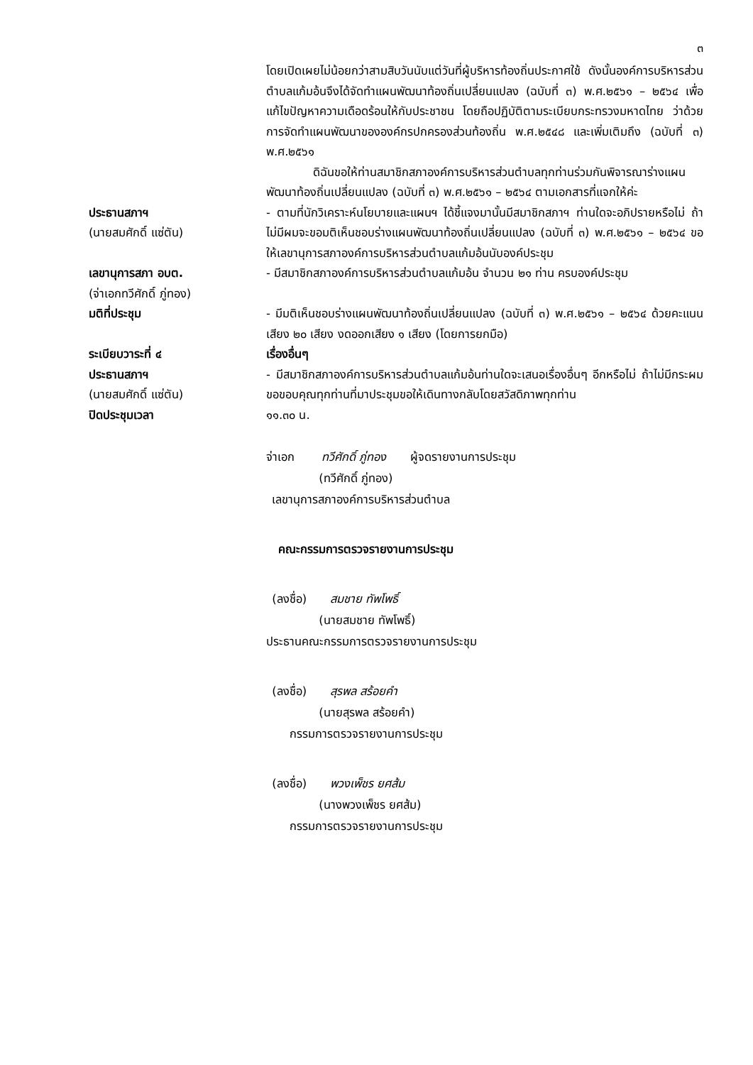๓
โดยเปิดเผยไม่น้อยกว่าสามสิบวันนับแต่วันที่ผู้บริหารท้องถิ่นประกาศใช้ ดังนั้นองค์การบริหารส่วนตำบลแก้มอ้นจึงได้จัดทำแผนพัฒนาท้องถิ่นเปลี่ยนแปลง (ฉบับที่ ๓) พ.ศ.๒๕๖๑ – ๒๕๖๔ เพื่อแก้ไขปัญหาความเดือดร้อนให้กับประชาชน โดยถือปฏิบัติตามระเบียบกระทรวงมหาดไทย ว่าด้วยการจัดทำแผนพัฒนาขององค์กรปกครองส่วนท้องถิ่น พ.ศ.๒๕๔๘ และเพิ่มเติมถึง (ฉบับที่ ๓) พ.ศ.๒๕๖๑
    ดิฉันขอให้ท่านสมาชิกสภาองค์การบริหารส่วนตำบลทุกท่านร่วมกันพิจารณาร่างแผนพัฒนาท้องถิ่นเปลี่ยนแปลง (ฉบับที่ ๓) พ.ศ.๒๕๖๑ – ๒๕๖๔ ตามเอกสารที่แจกให้ค่ะ
ประธานสภาฯ
(นายสมศักดิ์ แซ่ตัน)
- ตามที่นักวิเคราะห์นโยบายและแผนฯ ได้ชี้แจงมานั้นมีสมาชิกสภาฯ ท่านใดจะอภิปรายหรือไม่ ถ้าไม่มีผมจะขอมติเห็นชอบร่างแผนพัฒนาท้องถิ่นเปลี่ยนแปลง (ฉบับที่ ๓) พ.ศ.๒๕๖๑ – ๒๕๖๔ ขอให้เลขานุการสภาองค์การบริหารส่วนตำบลแก้มอ้นนับองค์ประชุม
เลขานุการสภา อบต.
(จ่าเอกทวีศักดิ์ ภู่ทอง)
- มีสมาชิกสภาองค์การบริหารส่วนตำบลแก้มอ้น จำนวน ๒๑ ท่าน ครบองค์ประชุม
มติที่ประชุม - มีมติเห็นชอบร่างแผนพัฒนาท้องถิ่นเปลี่ยนแปลง (ฉบับที่ ๓) พ.ศ.๒๕๖๑ – ๒๕๖๔ ด้วยคะแนนเสียง ๒๐ เสียง งดออกเสียง ๑ เสียง (โดยการยกมือ)
ระเบียบวาระที่ ๔ เรื่องอื่นๆ
ประธานสภาฯ
(นายสมศักดิ์ แซ่ตัน)
- มีสมาชิกสภาองค์การบริหารส่วนตำบลแก้มอ้นท่านใดจะเสนอเรื่องอื่นๆ อีกหรือไม่ ถ้าไม่มีกระผมขอขอบคุณทุกท่านที่มาประชุมขอให้เดินทางกลับโดยสวัสดิภาพทุกท่าน
ปิดประชุมเวลา ๑๑.๓๐ น.
จ่าเอก   ทวีศักดิ์ ภู่ทอง  ผู้จดรายงานการประชุม
     (ทวีศักดิ์ ภู่ทอง)
 เลขานุการสภาองค์การบริหารส่วนตำบล
 คณะกรรมการตรวจรายงานการประชุม
 (ลงชื่อ)  สมชาย ทัพโพธิ์
     (นายสมชาย ทัพโพธิ์)
ประธานคณะกรรมการตรวจรายงานการประชุม
 (ลงชื่อ)  สุรพล สร้อยคำ
     (นายสุรพล สร้อยคำ)
  กรรมการตรวจรายงานการประชุม
 (ลงชื่อ)  พวงเพ็ชร ยศส้ม
     (นางพวงเพ็ชร ยศส้ม)
  กรรมการตรวจรายงานการประชุม